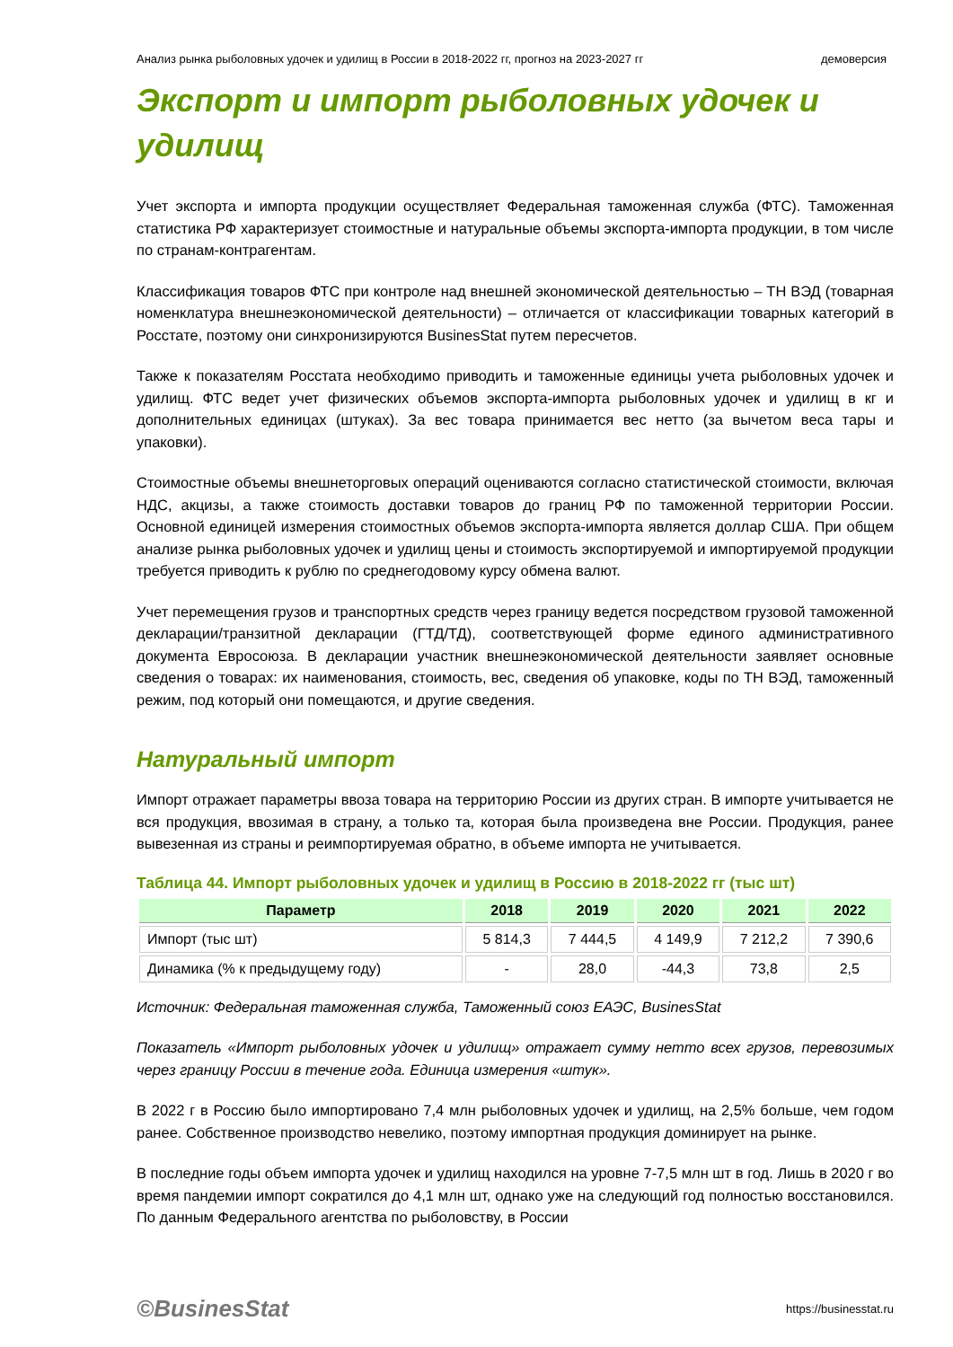Анализ рынка рыболовных удочек и удилищ в России в 2018-2022 гг, прогноз на 2023-2027 гг демоверсия
Экспорт и импорт рыболовных удочек и удилищ
Учет экспорта и импорта продукции осуществляет Федеральная таможенная служба (ФТС). Таможенная статистика РФ характеризует стоимостные и натуральные объемы экспорта-импорта продукции, в том числе по странам-контрагентам.
Классификация товаров ФТС при контроле над внешней экономической деятельностью – ТН ВЭД (товарная номенклатура внешнеэкономической деятельности) – отличается от классификации товарных категорий в Росстате, поэтому они синхронизируются BusinesStat путем пересчетов.
Также к показателям Росстата необходимо приводить и таможенные единицы учета рыболовных удочек и удилищ. ФТС ведет учет физических объемов экспорта-импорта рыболовных удочек и удилищ в кг и дополнительных единицах (штуках). За вес товара принимается вес нетто (за вычетом веса тары и упаковки).
Стоимостные объемы внешнеторговых операций оцениваются согласно статистической стоимости, включая НДС, акцизы, а также стоимость доставки товаров до границ РФ по таможенной территории России. Основной единицей измерения стоимостных объемов экспорта-импорта является доллар США. При общем анализе рынка рыболовных удочек и удилищ цены и стоимость экспортируемой и импортируемой продукции требуется приводить к рублю по среднегодовому курсу обмена валют.
Учет перемещения грузов и транспортных средств через границу ведется посредством грузовой таможенной декларации/транзитной декларации (ГТД/ТД), соответствующей форме единого административного документа Евросоюза. В декларации участник внешнеэкономической деятельности заявляет основные сведения о товарах: их наименования, стоимость, вес, сведения об упаковке, коды по ТН ВЭД, таможенный режим, под который они помещаются, и другие сведения.
Натуральный импорт
Импорт отражает параметры ввоза товара на территорию России из других стран. В импорте учитывается не вся продукция, ввозимая в страну, а только та, которая была произведена вне России. Продукция, ранее вывезенная из страны и реимпортируемая обратно, в объеме импорта не учитывается.
Таблица 44. Импорт рыболовных удочек и удилищ в Россию в 2018-2022 гг (тыс шт)
| Параметр | 2018 | 2019 | 2020 | 2021 | 2022 |
| --- | --- | --- | --- | --- | --- |
| Импорт (тыс шт) | 5 814,3 | 7 444,5 | 4 149,9 | 7 212,2 | 7 390,6 |
| Динамика (% к предыдущему году) | - | 28,0 | -44,3 | 73,8 | 2,5 |
Источник: Федеральная таможенная служба, Таможенный союз ЕАЭС, BusinesStat
Показатель «Импорт рыболовных удочек и удилищ» отражает сумму нетто всех грузов, перевозимых через границу России в течение года. Единица измерения «штук».
В 2022 г в Россию было импортировано 7,4 млн рыболовных удочек и удилищ, на 2,5% больше, чем годом ранее. Собственное производство невелико, поэтому импортная продукция доминирует на рынке.
В последние годы объем импорта удочек и удилищ находился на уровне 7-7,5 млн шт в год. Лишь в 2020 г во время пандемии импорт сократился до 4,1 млн шт, однако уже на следующий год полностью восстановился. По данным Федерального агентства по рыболовству, в России
©BusinesStat https://businesstat.ru